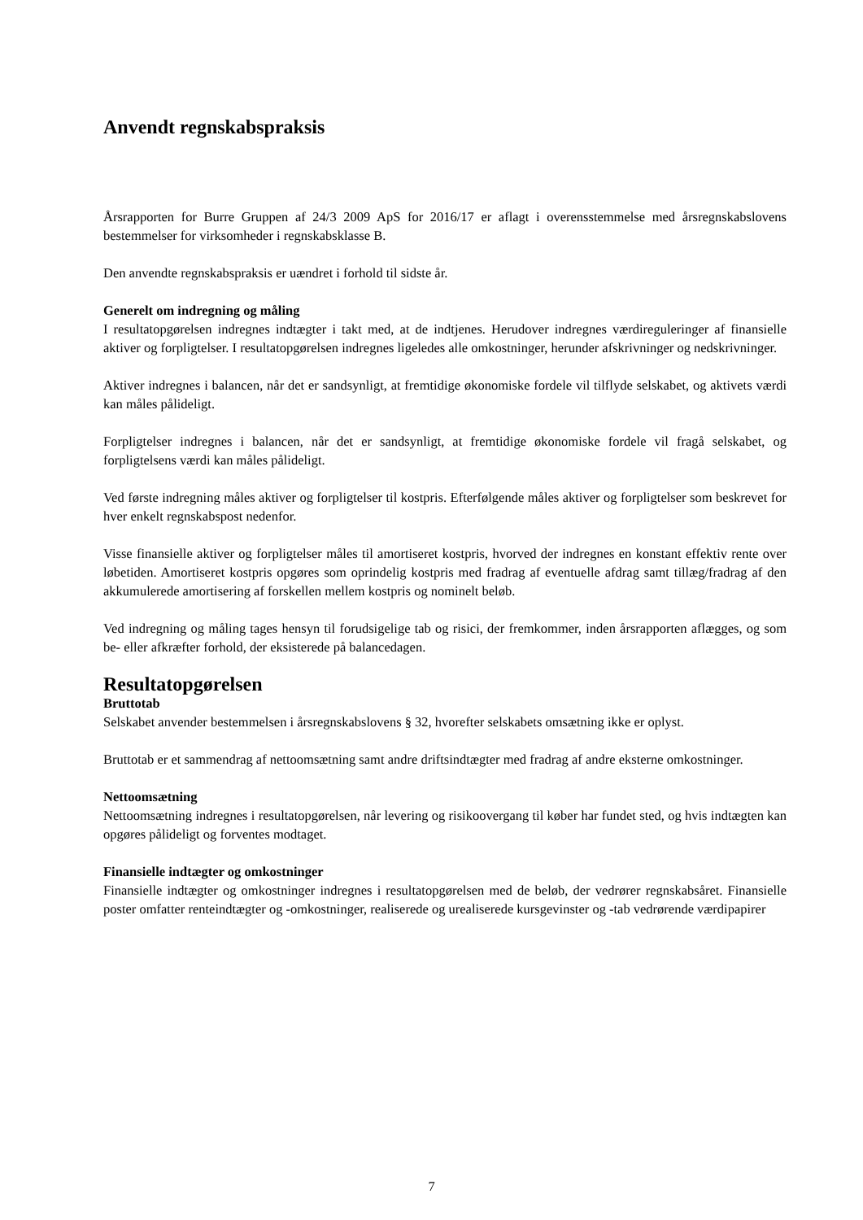Anvendt regnskabspraksis
Årsrapporten for Burre Gruppen af 24/3 2009 ApS for 2016/17 er aflagt i overensstemmelse med årsregnskabslovens bestemmelser for virksomheder i regnskabsklasse B.
Den anvendte regnskabspraksis er uændret i forhold til sidste år.
Generelt om indregning og måling
I resultatopgørelsen indregnes indtægter i takt med, at de indtjenes. Herudover indregnes værdireguleringer af finansielle aktiver og forpligtelser. I resultatopgørelsen indregnes ligeledes alle omkostninger, herunder afskrivninger og nedskrivninger.
Aktiver indregnes i balancen, når det er sandsynligt, at fremtidige økonomiske fordele vil tilflyde selskabet, og aktivets værdi kan måles pålideligt.
Forpligtelser indregnes i balancen, når det er sandsynligt, at fremtidige økonomiske fordele vil fragå selskabet, og forpligtelsens værdi kan måles pålideligt.
Ved første indregning måles aktiver og forpligtelser til kostpris. Efterfølgende måles aktiver og forpligtelser som beskrevet for hver enkelt regnskabspost nedenfor.
Visse finansielle aktiver og forpligtelser måles til amortiseret kostpris, hvorved der indregnes en konstant effektiv rente over løbetiden. Amortiseret kostpris opgøres som oprindelig kostpris med fradrag af eventuelle afdrag samt tillæg/fradrag af den akkumulerede amortisering af forskellen mellem kostpris og nominelt beløb.
Ved indregning og måling tages hensyn til forudsigelige tab og risici, der fremkommer, inden årsrapporten aflægges, og som be- eller afkræfter forhold, der eksisterede på balancedagen.
Resultatopgørelsen
Bruttotab
Selskabet anvender bestemmelsen i årsregnskabslovens § 32, hvorefter selskabets omsætning ikke er oplyst.
Bruttotab er et sammendrag af nettoomsætning samt andre driftsindtægter med fradrag af andre eksterne omkostninger.
Nettoomsætning
Nettoomsætning indregnes i resultatopgørelsen, når levering og risikoovergang til køber har fundet sted, og hvis indtægten kan opgøres pålideligt og forventes modtaget.
Finansielle indtægter og omkostninger
Finansielle indtægter og omkostninger indregnes i resultatopgørelsen med de beløb, der vedrører regnskabsåret. Finansielle poster omfatter renteindtægter og -omkostninger, realiserede og urealiserede kursgevinster og -tab vedrørende værdipapirer
7